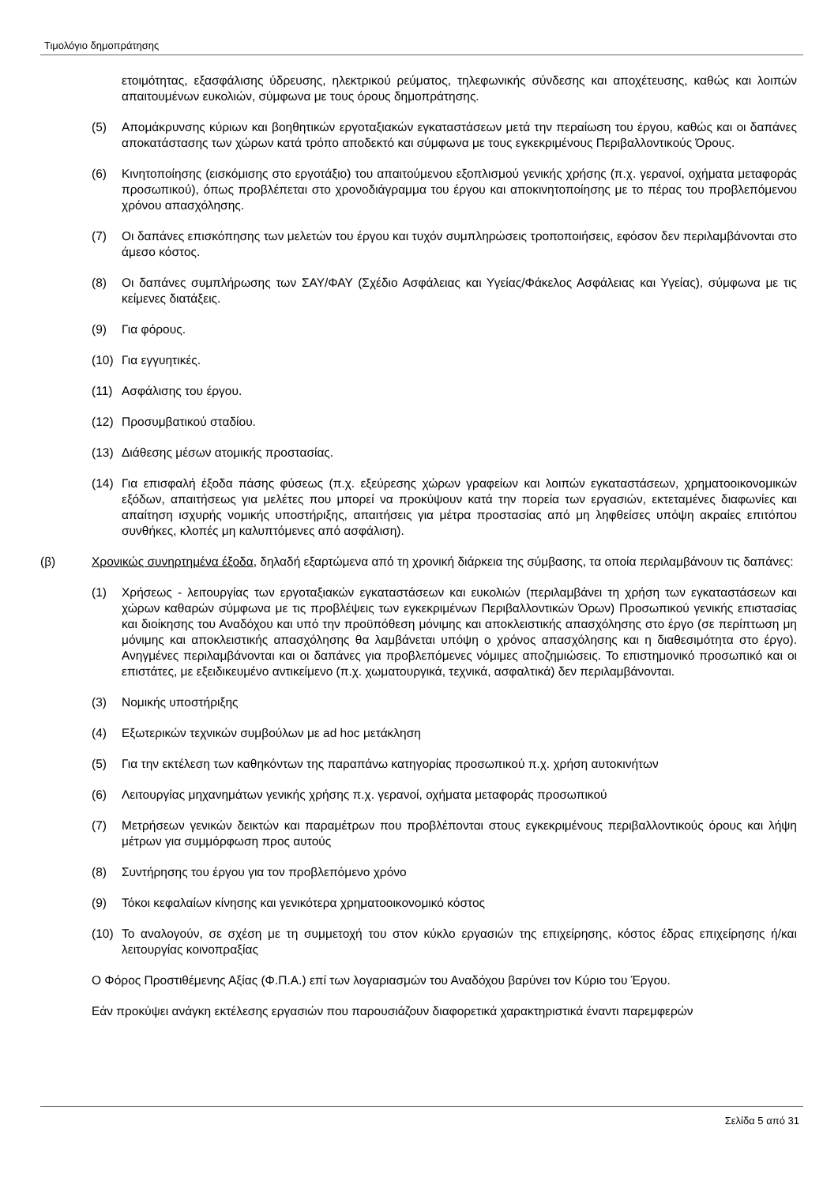Τιμολόγιο δημοπράτησης
ετοιμότητας, εξασφάλισης ύδρευσης, ηλεκτρικού ρεύματος, τηλεφωνικής σύνδεσης και αποχέτευσης, καθώς και λοιπών απαιτουμένων ευκολιών, σύμφωνα με τους όρους δημοπράτησης.
(5) Απομάκρυνσης κύριων και βοηθητικών εργοταξιακών εγκαταστάσεων μετά την περαίωση του έργου, καθώς και οι δαπάνες αποκατάστασης των χώρων κατά τρόπο αποδεκτό και σύμφωνα με τους εγκεκριμένους Περιβαλλοντικούς Όρους.
(6) Κινητοποίησης (εισκόμισης στο εργοτάξιο) του απαιτούμενου εξοπλισμού γενικής χρήσης (π.χ. γερανοί, οχήματα μεταφοράς προσωπικού), όπως προβλέπεται στο χρονοδιάγραμμα του έργου και αποκινητοποίησης με το πέρας του προβλεπόμενου χρόνου απασχόλησης.
(7) Οι δαπάνες επισκόπησης των μελετών του έργου και τυχόν συμπληρώσεις τροποποιήσεις, εφόσον δεν περιλαμβάνονται στο άμεσο κόστος.
(8) Οι δαπάνες συμπλήρωσης των ΣΑΥ/ΦΑΥ (Σχέδιο Ασφάλειας και Υγείας/Φάκελος Ασφάλειας και Υγείας), σύμφωνα με τις κείμενες διατάξεις.
(9) Για φόρους.
(10) Για εγγυητικές.
(11) Ασφάλισης του έργου.
(12) Προσυμβατικού σταδίου.
(13) Διάθεσης μέσων ατομικής προστασίας.
(14) Για επισφαλή έξοδα πάσης φύσεως (π.χ. εξεύρεσης χώρων γραφείων και λοιπών εγκαταστάσεων, χρηματοοικονομικών εξόδων, απαιτήσεως για μελέτες που μπορεί να προκύψουν κατά την πορεία των εργασιών, εκτεταμένες διαφωνίες και απαίτηση ισχυρής νομικής υποστήριξης, απαιτήσεις για μέτρα προστασίας από μη ληφθείσες υπόψη ακραίες επιτόπου συνθήκες, κλοπές μη καλυπτόμενες από ασφάλιση).
(β) Χρονικώς συνηρτημένα έξοδα, δηλαδή εξαρτώμενα από τη χρονική διάρκεια της σύμβασης, τα οποία περιλαμβάνουν τις δαπάνες:
(1) Χρήσεως - λειτουργίας των εργοταξιακών εγκαταστάσεων και ευκολιών (περιλαμβάνει τη χρήση των εγκαταστάσεων και χώρων καθαρών σύμφωνα με τις προβλέψεις των εγκεκριμένων Περιβαλλοντικών Όρων) Προσωπικού γενικής επιστασίας και διοίκησης του Αναδόχου και υπό την προϋπόθεση μόνιμης και αποκλειστικής απασχόλησης στο έργο (σε περίπτωση μη μόνιμης και αποκλειστικής απασχόλησης θα λαμβάνεται υπόψη ο χρόνος απασχόλησης και η διαθεσιμότητα στο έργο). Ανηγμένες περιλαμβάνονται και οι δαπάνες για προβλεπόμενες νόμιμες αποζημιώσεις. Το επιστημονικό προσωπικό και οι επιστάτες, με εξειδικευμένο αντικείμενο (π.χ. χωματουργικά, τεχνικά, ασφαλτικά) δεν περιλαμβάνονται.
(3) Νομικής υποστήριξης
(4) Εξωτερικών τεχνικών συμβούλων με ad hoc μετάκληση
(5) Για την εκτέλεση των καθηκόντων της παραπάνω κατηγορίας προσωπικού π.χ. χρήση αυτοκινήτων
(6) Λειτουργίας μηχανημάτων γενικής χρήσης π.χ. γερανοί, οχήματα μεταφοράς προσωπικού
(7) Μετρήσεων γενικών δεικτών και παραμέτρων που προβλέπονται στους εγκεκριμένους περιβαλλοντικούς όρους και λήψη μέτρων για συμμόρφωση προς αυτούς
(8) Συντήρησης του έργου για τον προβλεπόμενο χρόνο
(9) Τόκοι κεφαλαίων κίνησης και γενικότερα χρηματοοικονομικό κόστος
(10) Το αναλογούν, σε σχέση με τη συμμετοχή του στον κύκλο εργασιών της επιχείρησης, κόστος έδρας επιχείρησης ή/και λειτουργίας κοινοπραξίας
Ο Φόρος Προστιθέμενης Αξίας (Φ.Π.Α.) επί των λογαριασμών του Αναδόχου βαρύνει τον Κύριο του Έργου.
Εάν προκύψει ανάγκη εκτέλεσης εργασιών που παρουσιάζουν διαφορετικά χαρακτηριστικά έναντι παρεμφερών
Σελίδα 5 από 31